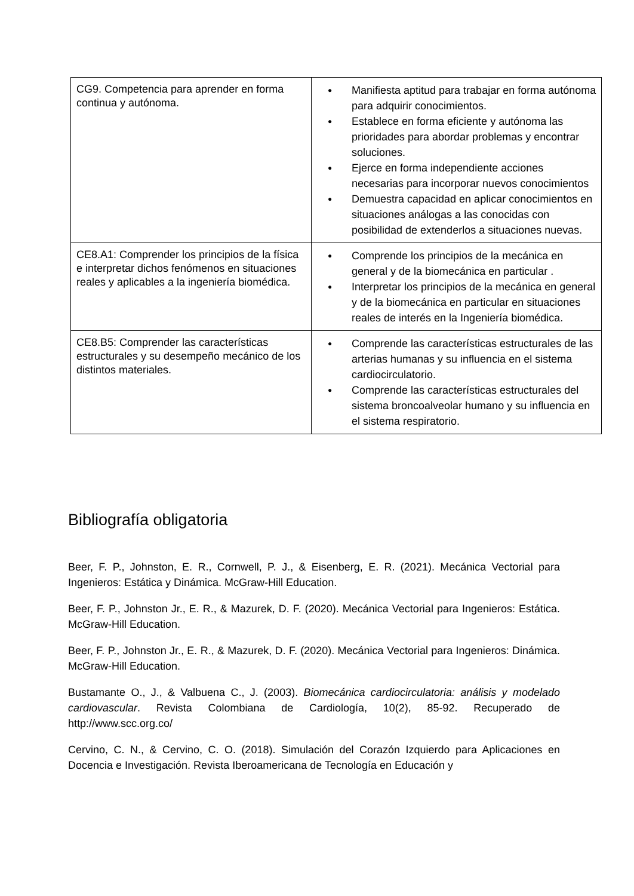| CG9. Competencia para aprender en forma continua y autónoma. | ● Manifiesta aptitud para trabajar en forma autónoma para adquirir conocimientos. ● Establece en forma eficiente y autónoma las prioridades para abordar problemas y encontrar soluciones. ● Ejerce en forma independiente acciones necesarias para incorporar nuevos conocimientos ● Demuestra capacidad en aplicar conocimientos en situaciones análogas a las conocidas con posibilidad de extenderlos a situaciones nuevas. |
| CE8.A1: Comprender los principios de la física e interpretar dichos fenómenos en situaciones reales y aplicables a la ingeniería biomédica. | ● Comprende los principios de la mecánica en general y de la biomecánica en particular . ● Interpretar los principios de la mecánica en general y de la biomecánica en particular en situaciones reales de interés en la Ingeniería biomédica. |
| CE8.B5: Comprender las características estructurales y su desempeño mecánico de los distintos materiales. | ● Comprende las características estructurales de las arterias humanas y su influencia en el sistema cardiocirculatorio. ● Comprende las características estructurales del sistema broncoalveolar humano y su influencia en el sistema respiratorio. |
Bibliografía obligatoria
Beer, F. P., Johnston, E. R., Cornwell, P. J., & Eisenberg, E. R. (2021). Mecánica Vectorial para Ingenieros: Estática y Dinámica. McGraw-Hill Education.
Beer, F. P., Johnston Jr., E. R., & Mazurek, D. F. (2020). Mecánica Vectorial para Ingenieros: Estática. McGraw-Hill Education.
Beer, F. P., Johnston Jr., E. R., & Mazurek, D. F. (2020). Mecánica Vectorial para Ingenieros: Dinámica. McGraw-Hill Education.
Bustamante O., J., & Valbuena C., J. (2003). Biomecánica cardiocirculatoria: análisis y modelado cardiovascular. Revista Colombiana de Cardiología, 10(2), 85-92. Recuperado de http://www.scc.org.co/
Cervino, C. N., & Cervino, C. O. (2018). Simulación del Corazón Izquierdo para Aplicaciones en Docencia e Investigación. Revista Iberoamericana de Tecnología en Educación y